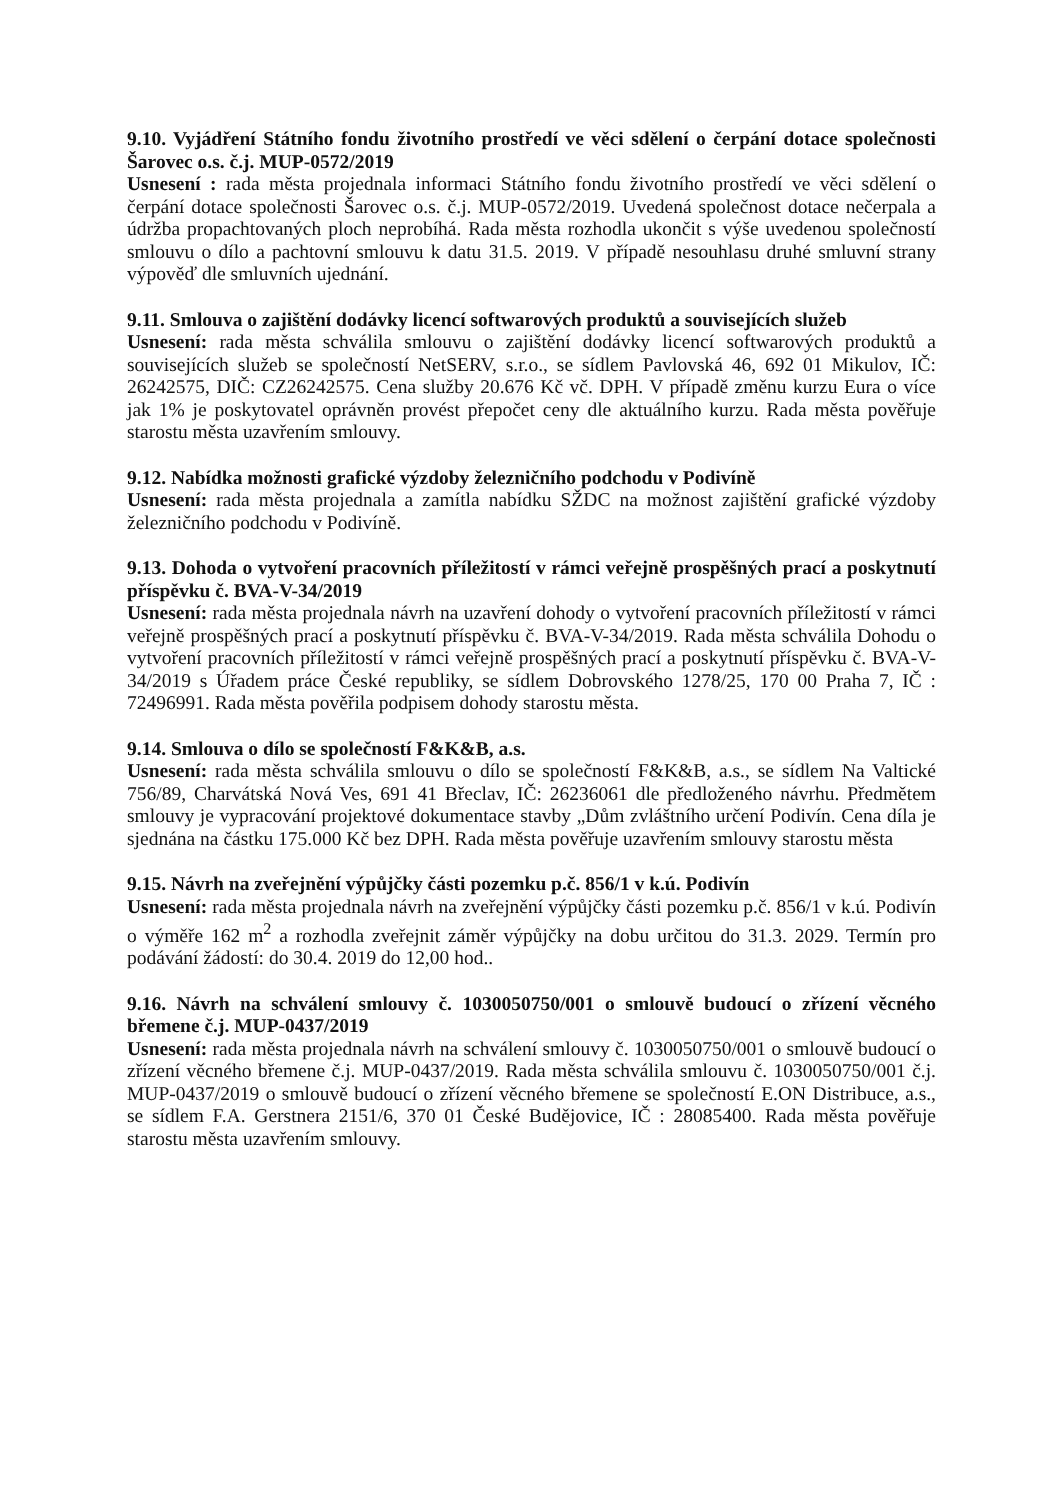9.10. Vyjádření Státního fondu životního prostředí ve věci sdělení o čerpání dotace společnosti Šarovec o.s. č.j. MUP-0572/2019
Usnesení : rada města projednala informaci Státního fondu životního prostředí ve věci sdělení o čerpání dotace společnosti Šarovec o.s. č.j. MUP-0572/2019. Uvedená společnost dotace nečerpala a údržba propachtovaných ploch neprobíhá. Rada města rozhodla ukončit s výše uvedenou společností smlouvu o dílo a pachtovní smlouvu k datu 31.5. 2019. V případě nesouhlasu druhé smluvní strany výpověď dle smluvních ujednání.
9.11. Smlouva o zajištění dodávky licencí softwarových produktů a souvisejících služeb
Usnesení: rada města schválila smlouvu o zajištění dodávky licencí softwarových produktů a souvisejících služeb se společností NetSERV, s.r.o., se sídlem Pavlovská 46, 692 01 Mikulov, IČ: 26242575, DIČ: CZ26242575. Cena služby 20.676 Kč vč. DPH. V případě změnu kurzu Eura o více jak 1% je poskytovatel oprávněn provést přepočet ceny dle aktuálního kurzu. Rada města pověřuje starostu města uzavřením smlouvy.
9.12. Nabídka možnosti grafické výzdoby železničního podchodu v Podivíně
Usnesení: rada města projednala a zamítla nabídku SŽDC na možnost zajištění grafické výzdoby železničního podchodu v Podivíně.
9.13. Dohoda o vytvoření pracovních příležitostí v rámci veřejně prospěšných prací a poskytnutí příspěvku č. BVA-V-34/2019
Usnesení: rada města projednala návrh na uzavření dohody o vytvoření pracovních příležitostí v rámci veřejně prospěšných prací a poskytnutí příspěvku č. BVA-V-34/2019. Rada města schválila Dohodu o vytvoření pracovních příležitostí v rámci veřejně prospěšných prací a poskytnutí příspěvku č. BVA-V-34/2019 s Úřadem práce České republiky, se sídlem Dobrovského 1278/25, 170 00 Praha 7, IČ : 72496991. Rada města pověřila podpisem dohody starostu města.
9.14. Smlouva o dílo se společností F&K&B, a.s.
Usnesení: rada města schválila smlouvu o dílo se společností F&K&B, a.s., se sídlem Na Valtické 756/89, Charvátská Nová Ves, 691 41 Břeclav, IČ: 26236061 dle předloženého návrhu. Předmětem smlouvy je vypracování projektové dokumentace stavby „Dům zvláštního určení Podivín. Cena díla je sjednána na částku 175.000 Kč bez DPH. Rada města pověřuje uzavřením smlouvy starostu města
9.15. Návrh na zveřejnění výpůjčky části pozemku p.č. 856/1 v k.ú. Podivín
Usnesení: rada města projednala návrh na zveřejnění výpůjčky části pozemku p.č. 856/1 v k.ú. Podivín o výměře 162 m<sup>2</sup> a rozhodla zveřejnit záměr výpůjčky na dobu určitou do 31.3. 2029. Termín pro podávání žádostí: do 30.4. 2019 do 12,00 hod..
9.16. Návrh na schválení smlouvy č. 1030050750/001 o smlouvě budoucí o zřízení věcného břemene č.j. MUP-0437/2019
Usnesení: rada města projednala návrh na schválení smlouvy č. 1030050750/001 o smlouvě budoucí o zřízení věcného břemene č.j. MUP-0437/2019. Rada města schválila smlouvu č. 1030050750/001 č.j. MUP-0437/2019 o smlouvě budoucí o zřízení věcného břemene se společností E.ON Distribuce, a.s., se sídlem F.A. Gerstnera 2151/6, 370 01 České Budějovice, IČ : 28085400. Rada města pověřuje starostu města uzavřením smlouvy.